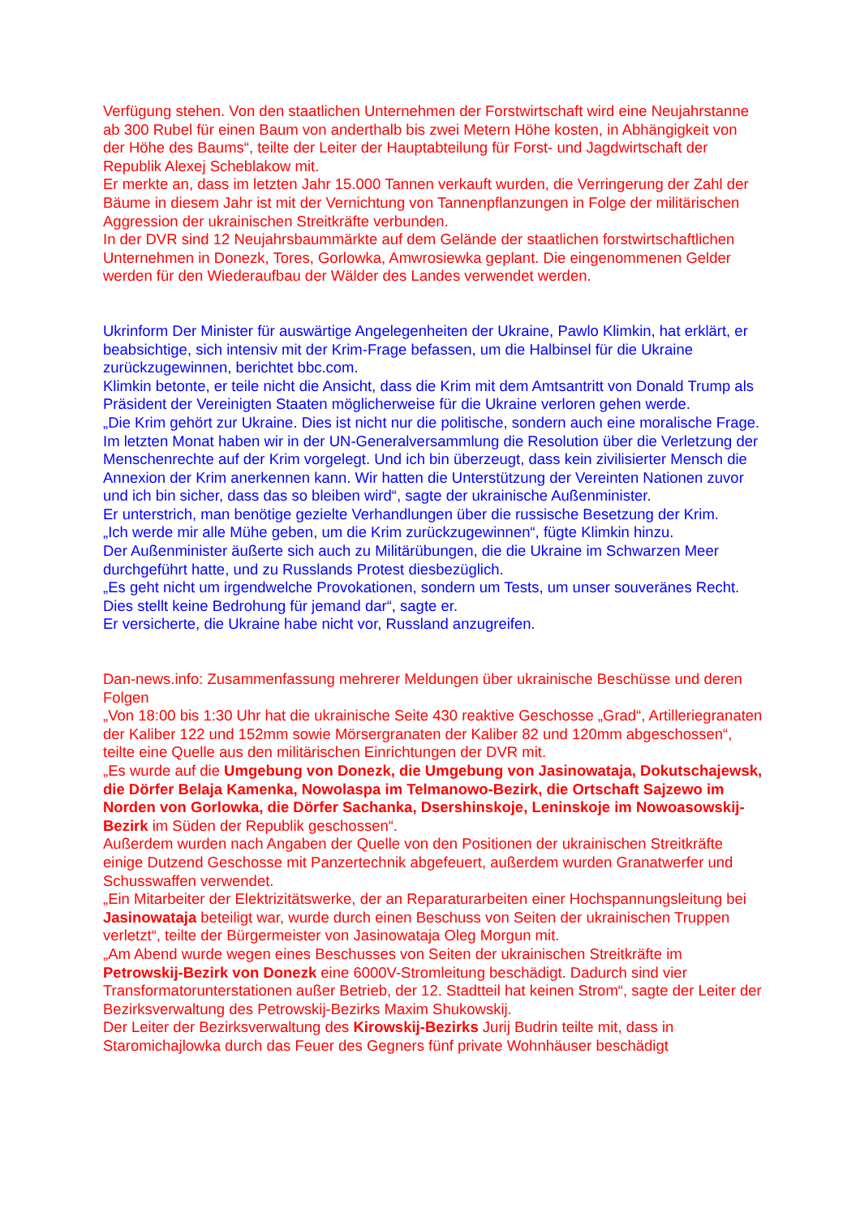Verfügung stehen. Von den staatlichen Unternehmen der Forstwirtschaft wird eine Neujahrstanne ab 300 Rubel für einen Baum von anderthalb bis zwei Metern Höhe kosten, in Abhängigkeit von der Höhe des Baums“, teilte der Leiter der Hauptabteilung für Forst- und Jagdwirtschaft der Republik Alexej Scheblakow mit.
Er merkte an, dass im letzten Jahr 15.000 Tannen verkauft wurden, die Verringerung der Zahl der Bäume in diesem Jahr ist mit der Vernichtung von Tannenpflanzungen in Folge der militärischen Aggression der ukrainischen Streitkräfte verbunden.
In der DVR sind 12 Neujahrsbaummärkte auf dem Gelände der staatlichen forstwirtschaftlichen Unternehmen in Donezk, Tores, Gorlowka, Amwrosiewka geplant. Die eingenommenen Gelder werden für den Wiederaufbau der Wälder des Landes verwendet werden.
Ukrinform Der Minister für auswärtige Angelegenheiten der Ukraine, Pawlo Klimkin, hat erklärt, er beabsichtige, sich intensiv mit der Krim-Frage befassen, um die Halbinsel für die Ukraine zurückzugewinnen, berichtet bbc.com.
Klimkin betonte, er teile nicht die Ansicht, dass die Krim mit dem Amtsantritt von Donald Trump als Präsident der Vereinigten Staaten möglicherweise für die Ukraine verloren gehen werde.
„Die Krim gehört zur Ukraine. Dies ist nicht nur die politische, sondern auch eine moralische Frage. Im letzten Monat haben wir in der UN-Generalversammlung die Resolution über die Verletzung der Menschenrechte auf der Krim vorgelegt. Und ich bin überzeugt, dass kein zivilisierter Mensch die Annexion der Krim anerkennen kann. Wir hatten die Unterstützung der Vereinten Nationen zuvor und ich bin sicher, dass das so bleiben wird“, sagte der ukrainische Außenminister.
Er unterstrich, man benötige gezielte Verhandlungen über die russische Besetzung der Krim.
„Ich werde mir alle Mühe geben, um die Krim zurückzugewinnen“, fügte Klimkin hinzu.
Der Außenminister äußerte sich auch zu Militärübungen, die die Ukraine im Schwarzen Meer durchgeführt hatte, und zu Russlands Protest diesbezüglich.
„Es geht nicht um irgendwelche Provokationen, sondern um Tests, um unser souveränes Recht. Dies stellt keine Bedrohung für jemand dar“, sagte er.
Er versicherte, die Ukraine habe nicht vor, Russland anzugreifen.
Dan-news.info: Zusammenfassung mehrerer Meldungen über ukrainische Beschüsse und deren Folgen
„Von 18:00 bis 1:30 Uhr hat die ukrainische Seite 430 reaktive Geschosse „Grad“, Artilleriegranaten der Kaliber 122 und 152mm sowie Mörsergranaten der Kaliber 82 und 120mm abgeschossen“, teilte eine Quelle aus den militärischen Einrichtungen der DVR mit.
„Es wurde auf die Umgebung von Donezk, die Umgebung von Jasinowataja, Dokutschajewsk, die Dörfer Belaja Kamenka, Nowolaspa im Telmanowo-Bezirk, die Ortschaft Sajzewo im Norden von Gorlowka, die Dörfer Sachanka, Dsershinskoje, Leninskoje im Nowoasowskij-Bezirk im Süden der Republik geschossen“.
Außerdem wurden nach Angaben der Quelle von den Positionen der ukrainischen Streitkräfte einige Dutzend Geschosse mit Panzertechnik abgefeuert, außerdem wurden Granatwerfer und Schusswaffen verwendet.
„Ein Mitarbeiter der Elektrizitätswerke, der an Reparaturarbeiten einer Hochspannungsleitung bei Jasinowataja beteiligt war, wurde durch einen Beschuss von Seiten der ukrainischen Truppen verletzt“, teilte der Bürgermeister von Jasinowataja Oleg Morgun mit.
„Am Abend wurde wegen eines Beschusses von Seiten der ukrainischen Streitkräfte im Petrowskij-Bezirk von Donezk eine 6000V-Stromleitung beschädigt. Dadurch sind vier Transformatorunterstationen außer Betrieb, der 12. Stadtteil hat keinen Strom“, sagte der Leiter der Bezirksverwaltung des Petrowskij-Bezirks Maxim Shukowskij.
Der Leiter der Bezirksverwaltung des Kirowskij-Bezirks Jurij Budrin teilte mit, dass in Staromichajlowka durch das Feuer des Gegners fünf private Wohnhäuser beschädigt